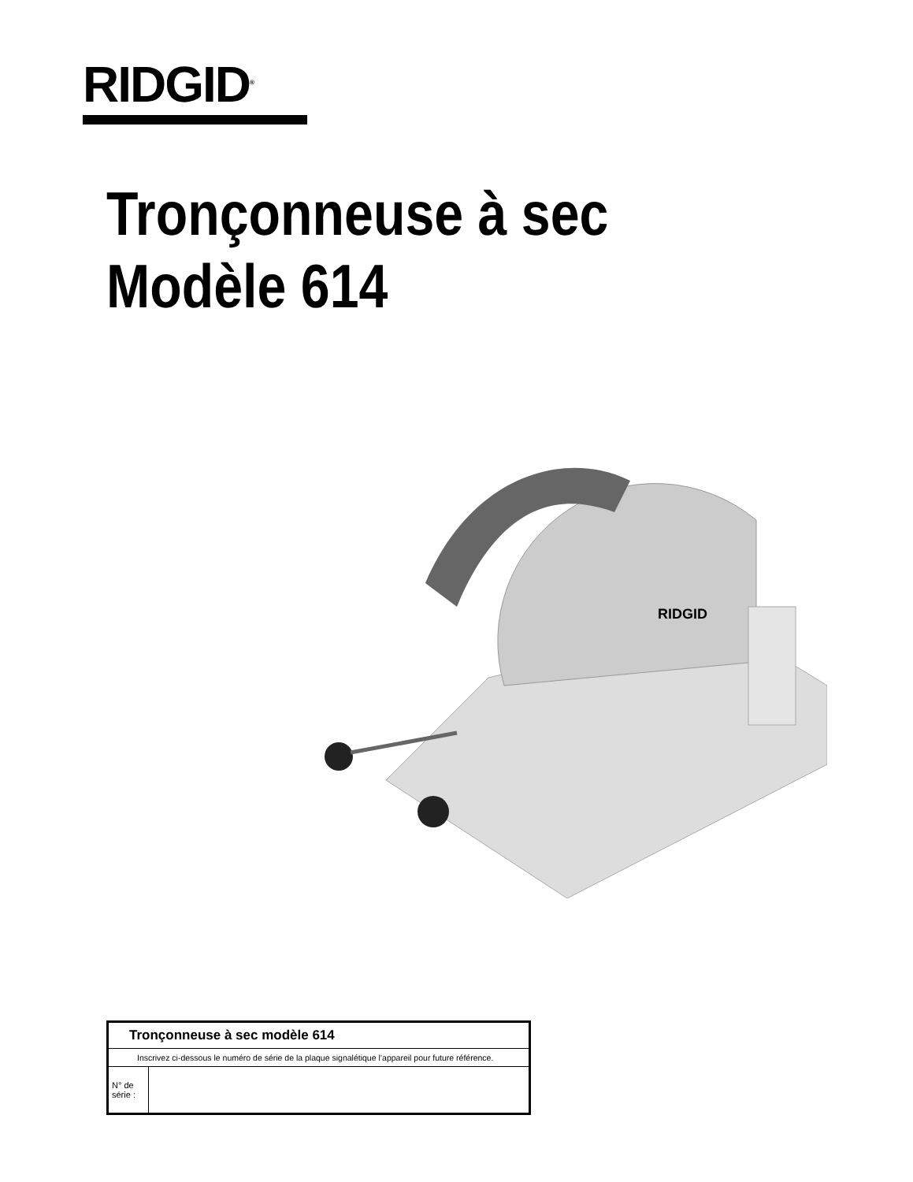RIDGID<sup>®</sup>
Tronçonneuse à sec
Modèle 614
RIDGID
| Tronçonneuse à sec modèle 614 | |
| Inscrivez ci-dessous le numéro de série de la plaque signalétique l’appareil pour future référence. | |
| N° de série : | |